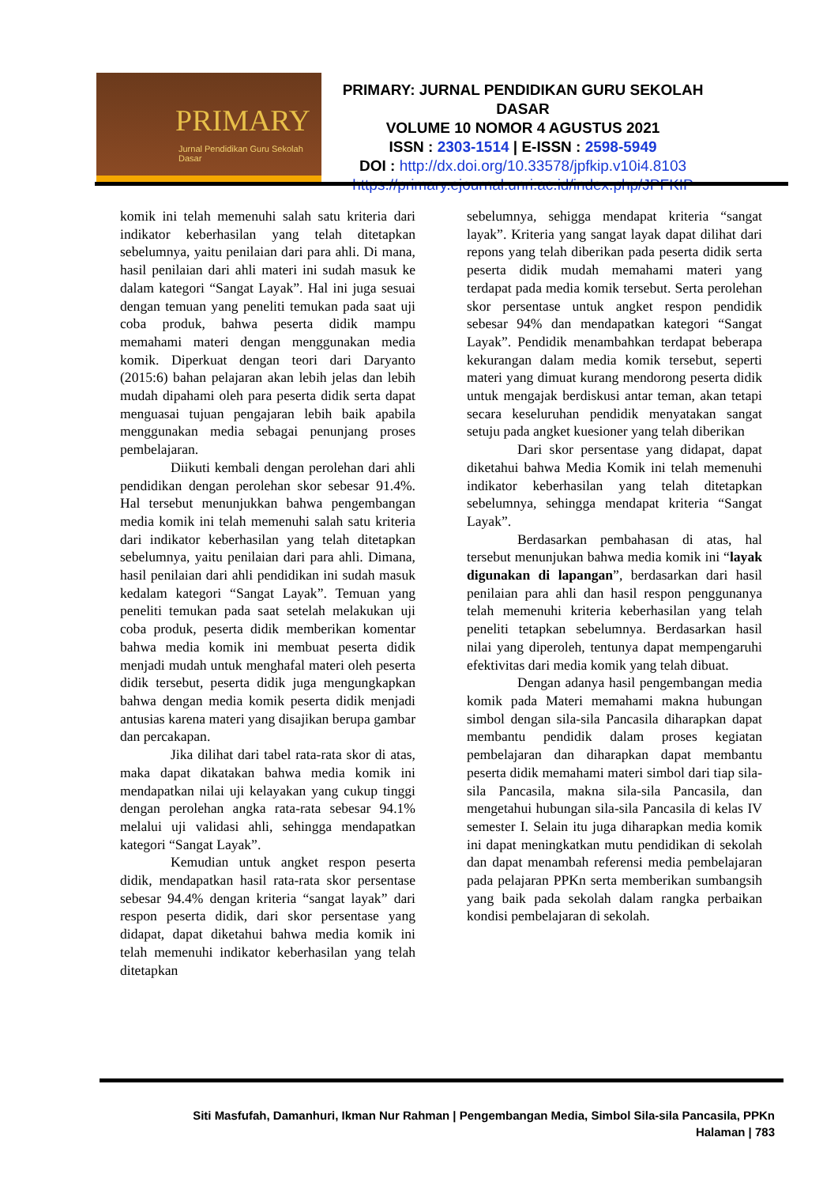PRIMARY
Jurnal Pendidikan Guru Sekolah Dasar
PRIMARY: JURNAL PENDIDIKAN GURU SEKOLAH DASAR
VOLUME 10 NOMOR 4 AGUSTUS 2021
ISSN : 2303-1514 | E-ISSN : 2598-5949
DOI : http://dx.doi.org/10.33578/jpfkip.v10i4.8103
https://primary.ejournal.unri.ac.id/index.php/JPFKIP
komik ini telah memenuhi salah satu kriteria dari indikator keberhasilan yang telah ditetapkan sebelumnya, yaitu penilaian dari para ahli. Di mana, hasil penilaian dari ahli materi ini sudah masuk ke dalam kategori “Sangat Layak”. Hal ini juga sesuai dengan temuan yang peneliti temukan pada saat uji coba produk, bahwa peserta didik mampu memahami materi dengan menggunakan media komik. Diperkuat dengan teori dari Daryanto (2015:6) bahan pelajaran akan lebih jelas dan lebih mudah dipahami oleh para peserta didik serta dapat menguasai tujuan pengajaran lebih baik apabila menggunakan media sebagai penunjang proses pembelajaran.
Diikuti kembali dengan perolehan dari ahli pendidikan dengan perolehan skor sebesar 91.4%. Hal tersebut menunjukkan bahwa pengembangan media komik ini telah memenuhi salah satu kriteria dari indikator keberhasilan yang telah ditetapkan sebelumnya, yaitu penilaian dari para ahli. Dimana, hasil penilaian dari ahli pendidikan ini sudah masuk kedalam kategori “Sangat Layak”. Temuan yang peneliti temukan pada saat setelah melakukan uji coba produk, peserta didik memberikan komentar bahwa media komik ini membuat peserta didik menjadi mudah untuk menghafal materi oleh peserta didik tersebut, peserta didik juga mengungkapkan bahwa dengan media komik peserta didik menjadi antusias karena materi yang disajikan berupa gambar dan percakapan.
Jika dilihat dari tabel rata-rata skor di atas, maka dapat dikatakan bahwa media komik ini mendapatkan nilai uji kelayakan yang cukup tinggi dengan perolehan angka rata-rata sebesar 94.1% melalui uji validasi ahli, sehingga mendapatkan kategori “Sangat Layak”.
Kemudian untuk angket respon peserta didik, mendapatkan hasil rata-rata skor persentase sebesar 94.4% dengan kriteria “sangat layak” dari respon peserta didik, dari skor persentase yang didapat, dapat diketahui bahwa media komik ini telah memenuhi indikator keberhasilan yang telah ditetapkan
sebelumnya, sehigga mendapat kriteria “sangat layak”. Kriteria yang sangat layak dapat dilihat dari repons yang telah diberikan pada peserta didik serta peserta didik mudah memahami materi yang terdapat pada media komik tersebut. Serta perolehan skor persentase untuk angket respon pendidik sebesar 94% dan mendapatkan kategori “Sangat Layak”. Pendidik menambahkan terdapat beberapa kekurangan dalam media komik tersebut, seperti materi yang dimuat kurang mendorong peserta didik untuk mengajak berdiskusi antar teman, akan tetapi secara keseluruhan pendidik menyatakan sangat setuju pada angket kuesioner yang telah diberikan
Dari skor persentase yang didapat, dapat diketahui bahwa Media Komik ini telah memenuhi indikator keberhasilan yang telah ditetapkan sebelumnya, sehingga mendapat kriteria “Sangat Layak”.
Berdasarkan pembahasan di atas, hal tersebut menunjukan bahwa media komik ini “layak digunakan di lapangan”, berdasarkan dari hasil penilaian para ahli dan hasil respon penggunanya telah memenuhi kriteria keberhasilan yang telah peneliti tetapkan sebelumnya. Berdasarkan hasil nilai yang diperoleh, tentunya dapat mempengaruhi efektivitas dari media komik yang telah dibuat.
Dengan adanya hasil pengembangan media komik pada Materi memahami makna hubungan simbol dengan sila-sila Pancasila diharapkan dapat membantu pendidik dalam proses kegiatan pembelajaran dan diharapkan dapat membantu peserta didik memahami materi simbol dari tiap sila-sila Pancasila, makna sila-sila Pancasila, dan mengetahui hubungan sila-sila Pancasila di kelas IV semester I. Selain itu juga diharapkan media komik ini dapat meningkatkan mutu pendidikan di sekolah dan dapat menambah referensi media pembelajaran pada pelajaran PPKn serta memberikan sumbangsih yang baik pada sekolah dalam rangka perbaikan kondisi pembelajaran di sekolah.
Siti Masfufah, Damanhuri, Ikman Nur Rahman | Pengembangan Media, Simbol Sila-sila Pancasila, PPKn
Halaman | 783